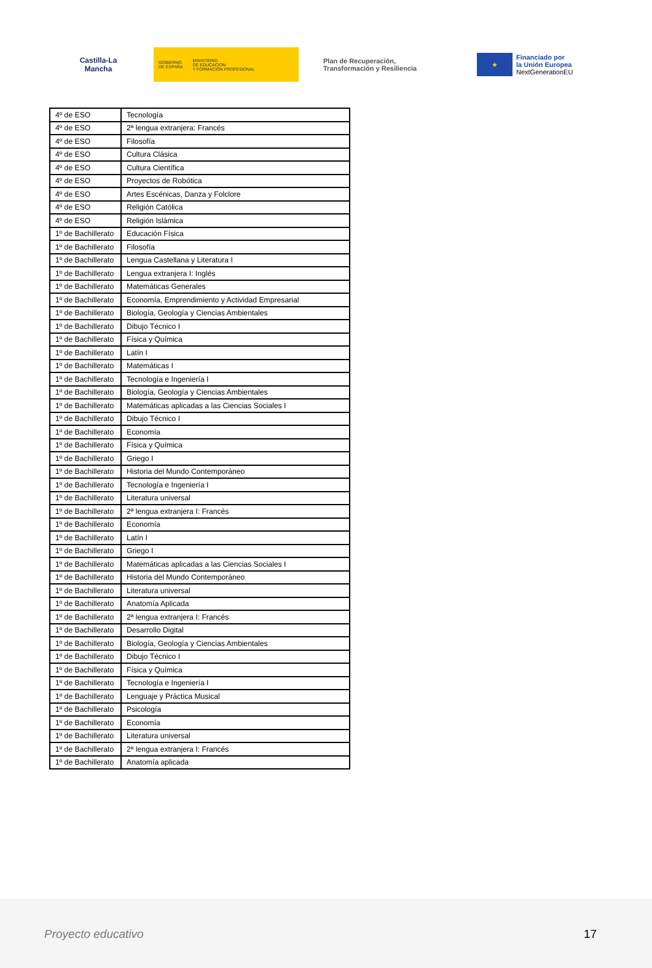Castilla-La Mancha
GOBIERNO
DE ESPAÑA MINISTERIO
DE EDUCACIÓN
Y FORMACIÓN PROFESIONAL
Plan de Recuperación,
Transformación y Resiliencia
★
Financiado por
la Unión Europea
NextGenerationEU
| 4º de ESO | Tecnología |
| 4º de ESO | 2ª lengua extranjera: Francés |
| 4º de ESO | Filosofía |
| 4º de ESO | Cultura Clásica |
| 4º de ESO | Cultura Científica |
| 4º de ESO | Proyectos de Robótica |
| 4º de ESO | Artes Escénicas, Danza y Folclore |
| 4º de ESO | Religión Católica |
| 4º de ESO | Religión Islámica |
| 1º de Bachillerato | Educación Física |
| 1º de Bachillerato | Filosofía |
| 1º de Bachillerato | Lengua Castellana y Literatura I |
| 1º de Bachillerato | Lengua extranjera I: Inglés |
| 1º de Bachillerato | Matemáticas Generales |
| 1º de Bachillerato | Economía, Emprendimiento y Actividad Empresarial |
| 1º de Bachillerato | Biología, Geología y Ciencias Ambientales |
| 1º de Bachillerato | Dibujo Técnico I |
| 1º de Bachillerato | Física y Química |
| 1º de Bachillerato | Latín I |
| 1º de Bachillerato | Matemáticas I |
| 1º de Bachillerato | Tecnología e Ingeniería I |
| 1º de Bachillerato | Biología, Geología y Ciencias Ambientales |
| 1º de Bachillerato | Matemáticas aplicadas a las Ciencias Sociales I |
| 1º de Bachillerato | Dibujo Técnico I |
| 1º de Bachillerato | Economía |
| 1º de Bachillerato | Física y Química |
| 1º de Bachillerato | Griego I |
| 1º de Bachillerato | Historia del Mundo Contemporáneo |
| 1º de Bachillerato | Tecnología e Ingeniería I |
| 1º de Bachillerato | Literatura universal |
| 1º de Bachillerato | 2ª lengua extranjera I: Francés |
| 1º de Bachillerato | Economía |
| 1º de Bachillerato | Latín I |
| 1º de Bachillerato | Griego I |
| 1º de Bachillerato | Matemáticas aplicadas a las Ciencias Sociales I |
| 1º de Bachillerato | Historia del Mundo Contemporáneo |
| 1º de Bachillerato | Literatura universal |
| 1º de Bachillerato | Anatomía Aplicada |
| 1º de Bachillerato | 2ª lengua extranjera I: Francés |
| 1º de Bachillerato | Desarrollo Digital |
| 1º de Bachillerato | Biología, Geología y Ciencias Ambientales |
| 1º de Bachillerato | Dibujo Técnico I |
| 1º de Bachillerato | Física y Química |
| 1º de Bachillerato | Tecnología e Ingeniería I |
| 1º de Bachillerato | Lenguaje y Práctica Musical |
| 1º de Bachillerato | Psicología |
| 1º de Bachillerato | Economía |
| 1º de Bachillerato | Literatura universal |
| 1º de Bachillerato | 2ª lengua extranjera I: Francés |
| 1º de Bachillerato | Anatomía aplicada |
Proyecto educativo 17